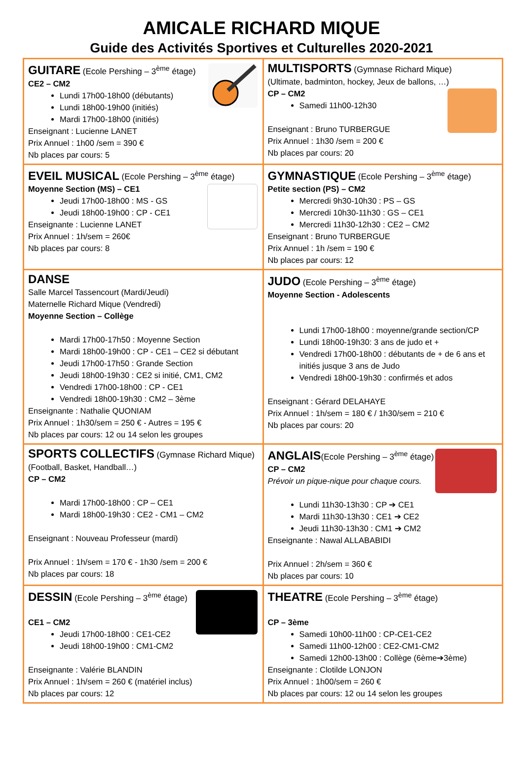AMICALE RICHARD MIQUE
Guide des Activités Sportives et Culturelles 2020-2021
| GUITARE (Ecole Pershing – 3<sup>ème</sup> étage) CE2 – CM2 Lundi 17h00-18h00 (débutants) Lundi 18h00-19h00 (initiés) Mardi 17h00-18h00 (initiés) Enseignant : Lucienne LANET Prix Annuel : 1h00 /sem = 390 € Nb places par cours: 5 | MULTISPORTS (Gymnase Richard Mique) (Ultimate, badminton, hockey, Jeux de ballons, …) CP – CM2 Samedi 11h00-12h30 Enseignant : Bruno TURBERGUE Prix Annuel : 1h30 /sem = 200 € Nb places par cours: 20 |
| EVEIL MUSICAL (Ecole Pershing – 3<sup>ème</sup> étage) Moyenne Section (MS) – CE1 Jeudi 17h00-18h00 : MS - GS Jeudi 18h00-19h00 : CP - CE1 Enseignante : Lucienne LANET Prix Annuel : 1h/sem = 260€ Nb places par cours: 8 | GYMNASTIQUE (Ecole Pershing – 3<sup>ème</sup> étage) Petite section (PS) – CM2 Mercredi 9h30-10h30 : PS – GS Mercredi 10h30-11h30 : GS – CE1 Mercredi 11h30-12h30 : CE2 – CM2 Enseignant : Bruno TURBERGUE Prix Annuel : 1h /sem = 190 € Nb places par cours: 12 |
| DANSE Salle Marcel Tassencourt (Mardi/Jeudi) Maternelle Richard Mique (Vendredi) Moyenne Section – Collège Mardi 17h00-17h50 : Moyenne Section Mardi 18h00-19h00 : CP - CE1 – CE2 si débutant Jeudi 17h00-17h50 : Grande Section Jeudi 18h00-19h30 : CE2 si initié, CM1, CM2 Vendredi 17h00-18h00 : CP - CE1 Vendredi 18h00-19h30 : CM2 – 3ème Enseignante : Nathalie QUONIAM Prix Annuel : 1h30/sem = 250 € - Autres = 195 € Nb places par cours: 12 ou 14 selon les groupes | JUDO (Ecole Pershing – 3<sup>ème</sup> étage) Moyenne Section - Adolescents Lundi 17h00-18h00 : moyenne/grande section/CP Lundi 18h00-19h30: 3 ans de judo et + Vendredi 17h00-18h00 : débutants de + de 6 ans et initiés jusque 3 ans de Judo Vendredi 18h00-19h30 : confirmés et ados Enseignant : Gérard DELAHAYE Prix Annuel : 1h/sem = 180 € / 1h30/sem = 210 € Nb places par cours: 20 |
| SPORTS COLLECTIFS (Gymnase Richard Mique) (Football, Basket, Handball…) CP – CM2 Mardi 17h00-18h00 : CP – CE1 Mardi 18h00-19h30 : CE2 - CM1 – CM2 Enseignant : Nouveau Professeur (mardi) Prix Annuel : 1h/sem = 170 € - 1h30 /sem = 200 € Nb places par cours: 18 | ANGLAIS (Ecole Pershing – 3<sup>ème</sup> étage) CP – CM2 Prévoir un pique-nique pour chaque cours. Lundi 11h30-13h30 : CP ➔ CE1 Mardi 11h30-13h30 : CE1 ➔ CE2 Jeudi 11h30-13h30 : CM1 ➔ CM2 Enseignante : Nawal ALLABABIDI Prix Annuel : 2h/sem = 360 € Nb places par cours: 10 |
| DESSIN (Ecole Pershing – 3<sup>ème</sup> étage) CE1 – CM2 Jeudi 17h00-18h00 : CE1-CE2 Jeudi 18h00-19h00 : CM1-CM2 Enseignante : Valérie BLANDIN Prix Annuel : 1h/sem = 260 € (matériel inclus) Nb places par cours: 12 | THEATRE (Ecole Pershing – 3<sup>ème</sup> étage) CP – 3ème Samedi 10h00-11h00 : CP-CE1-CE2 Samedi 11h00-12h00 : CE2-CM1-CM2 Samedi 12h00-13h00 : Collège (6ème➔3ème) Enseignante : Clotilde LONJON Prix Annuel : 1h00/sem = 260 € Nb places par cours: 12 ou 14 selon les groupes |